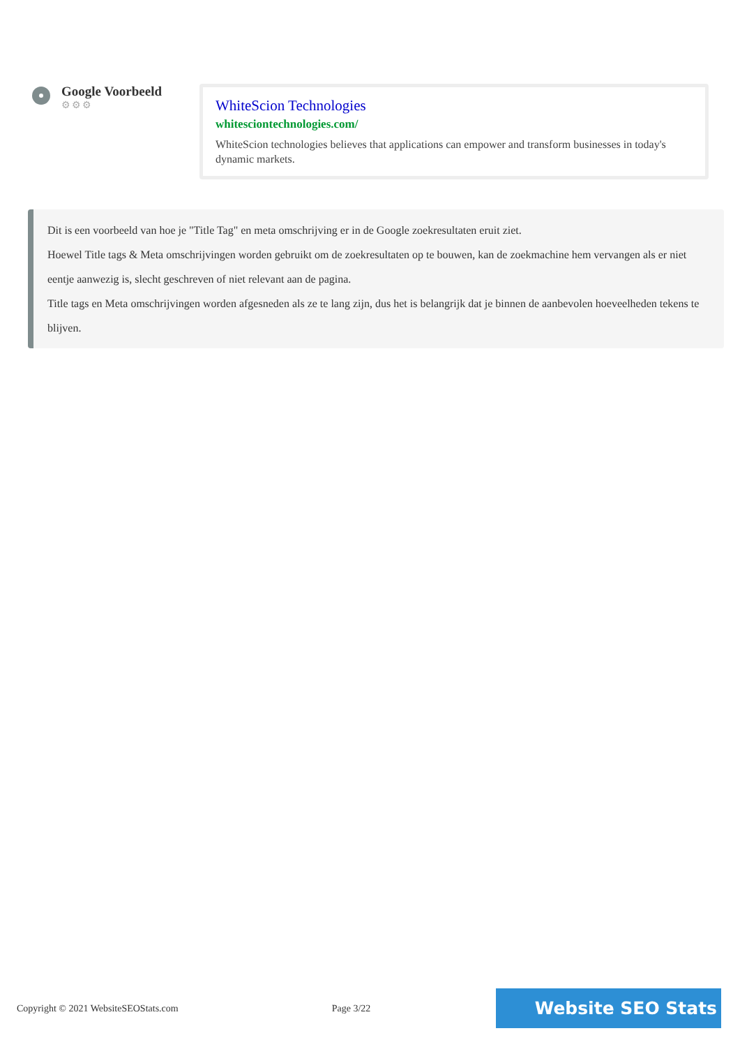Google Voorbeeld
⚙⚙⚙
WhiteScion Technologies
whitesciontechnologies.com/
WhiteScion technologies believes that applications can empower and transform businesses in today's dynamic markets.
Dit is een voorbeeld van hoe je "Title Tag" en meta omschrijving er in de Google zoekresultaten eruit ziet.
Hoewel Title tags & Meta omschrijvingen worden gebruikt om de zoekresultaten op te bouwen, kan de zoekmachine hem vervangen als er niet eentje aanwezig is, slecht geschreven of niet relevant aan de pagina.
Title tags en Meta omschrijvingen worden afgesneden als ze te lang zijn, dus het is belangrijk dat je binnen de aanbevolen hoeveelheden tekens te blijven.
Copyright © 2021 WebsiteSEOStats.com Page 3/22
Website SEO Stats